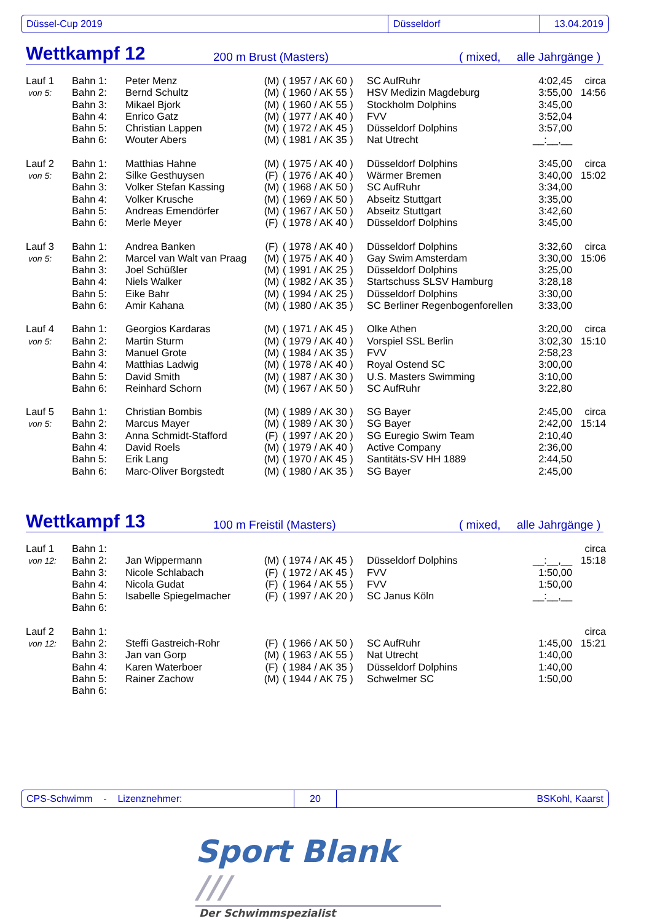Düssel-Cup 2019 Düsseldorf 13.04.2019
Wettkampf 12 200 m Brust (Masters) ( mixed, alle Jahrgänge )
| Lauf 1 | Bahn 1: | Peter Menz | (M) | ( 1957 / AK 60 ) | SC AufRuhr | 4:02,45 | circa |
| von 5: | Bahn 2: | Bernd Schultz | (M) | ( 1960 / AK 55 ) | HSV Medizin Magdeburg | 3:55,00 | 14:56 |
| | Bahn 3: | Mikael Bjork | (M) | ( 1960 / AK 55 ) | Stockholm Dolphins | 3:45,00 | |
| | Bahn 4: | Enrico Gatz | (M) | ( 1977 / AK 40 ) | FVV | 3:52,04 | |
| | Bahn 5: | Christian Lappen | (M) | ( 1972 / AK 45 ) | Düsseldorf Dolphins | 3:57,00 | |
| | Bahn 6: | Wouter Abers | (M) | ( 1981 / AK 35 ) | Nat Utrecht | __:__,__ | |
| Lauf 2 | Bahn 1: | Matthias Hahne | (M) | ( 1975 / AK 40 ) | Düsseldorf Dolphins | 3:45,00 | circa |
| von 5: | Bahn 2: | Silke Gesthuysen | (F) | ( 1976 / AK 40 ) | Wärmer Bremen | 3:40,00 | 15:02 |
| | Bahn 3: | Volker Stefan Kassing | (M) | ( 1968 / AK 50 ) | SC AufRuhr | 3:34,00 | |
| | Bahn 4: | Volker Krusche | (M) | ( 1969 / AK 50 ) | Abseitz Stuttgart | 3:35,00 | |
| | Bahn 5: | Andreas Emendörfer | (M) | ( 1967 / AK 50 ) | Abseitz Stuttgart | 3:42,60 | |
| | Bahn 6: | Merle Meyer | (F) | ( 1978 / AK 40 ) | Düsseldorf Dolphins | 3:45,00 | |
| Lauf 3 | Bahn 1: | Andrea Banken | (F) | ( 1978 / AK 40 ) | Düsseldorf Dolphins | 3:32,60 | circa |
| von 5: | Bahn 2: | Marcel van Walt van Praag | (M) | ( 1975 / AK 40 ) | Gay Swim Amsterdam | 3:30,00 | 15:06 |
| | Bahn 3: | Joel Schüßler | (M) | ( 1991 / AK 25 ) | Düsseldorf Dolphins | 3:25,00 | |
| | Bahn 4: | Niels Walker | (M) | ( 1982 / AK 35 ) | Startschuss SLSV Hamburg | 3:28,18 | |
| | Bahn 5: | Eike Bahr | (M) | ( 1994 / AK 25 ) | Düsseldorf Dolphins | 3:30,00 | |
| | Bahn 6: | Amir Kahana | (M) | ( 1980 / AK 35 ) | SC Berliner Regenbogenforellen | 3:33,00 | |
| Lauf 4 | Bahn 1: | Georgios Kardaras | (M) | ( 1971 / AK 45 ) | Olke Athen | 3:20,00 | circa |
| von 5: | Bahn 2: | Martin Sturm | (M) | ( 1979 / AK 40 ) | Vorspiel SSL Berlin | 3:02,30 | 15:10 |
| | Bahn 3: | Manuel Grote | (M) | ( 1984 / AK 35 ) | FVV | 2:58,23 | |
| | Bahn 4: | Matthias Ladwig | (M) | ( 1978 / AK 40 ) | Royal Ostend SC | 3:00,00 | |
| | Bahn 5: | David Smith | (M) | ( 1987 / AK 30 ) | U.S. Masters Swimming | 3:10,00 | |
| | Bahn 6: | Reinhard Schorn | (M) | ( 1967 / AK 50 ) | SC AufRuhr | 3:22,80 | |
| Lauf 5 | Bahn 1: | Christian Bombis | (M) | ( 1989 / AK 30 ) | SG Bayer | 2:45,00 | circa |
| von 5: | Bahn 2: | Marcus Mayer | (M) | ( 1989 / AK 30 ) | SG Bayer | 2:42,00 | 15:14 |
| | Bahn 3: | Anna Schmidt-Stafford | (F) | ( 1997 / AK 20 ) | SG Euregio Swim Team | 2:10,40 | |
| | Bahn 4: | David Roels | (M) | ( 1979 / AK 40 ) | Active Company | 2:36,00 | |
| | Bahn 5: | Erik Lang | (M) | ( 1970 / AK 45 ) | Santitäts-SV HH 1889 | 2:44,50 | |
| | Bahn 6: | Marc-Oliver Borgstedt | (M) | ( 1980 / AK 35 ) | SG Bayer | 2:45,00 | |
Wettkampf 13 100 m Freistil (Masters) ( mixed, alle Jahrgänge )
| Lauf 1 | Bahn 1: | | | | | | circa |
| von 12: | Bahn 2: | Jan Wippermann | (M) | ( 1974 / AK 45 ) | Düsseldorf Dolphins | __:__,__ | 15:18 |
| | Bahn 3: | Nicole Schlabach | (F) | ( 1972 / AK 45 ) | FVV | 1:50,00 | |
| | Bahn 4: | Nicola Gudat | (F) | ( 1964 / AK 55 ) | FVV | 1:50,00 | |
| | Bahn 5: | Isabelle Spiegelmacher | (F) | ( 1997 / AK 20 ) | SC Janus Köln | __:__,__ | |
| | Bahn 6: | | | | | | |
| Lauf 2 | Bahn 1: | | | | | | circa |
| von 12: | Bahn 2: | Steffi Gastreich-Rohr | (F) | ( 1966 / AK 50 ) | SC AufRuhr | 1:45,00 | 15:21 |
| | Bahn 3: | Jan van Gorp | (M) | ( 1963 / AK 55 ) | Nat Utrecht | 1:40,00 | |
| | Bahn 4: | Karen Waterboer | (F) | ( 1984 / AK 35 ) | Düsseldorf Dolphins | 1:40,00 | |
| | Bahn 5: | Rainer Zachow | (M) | ( 1944 / AK 75 ) | Schwelmer SC | 1:50,00 | |
| | Bahn 6: | | | | | | |
CPS-Schwimm - Lizenznehmer: 20 BSKohl, Kaarst
Sport Blank ///
Der Schwimmspezialist